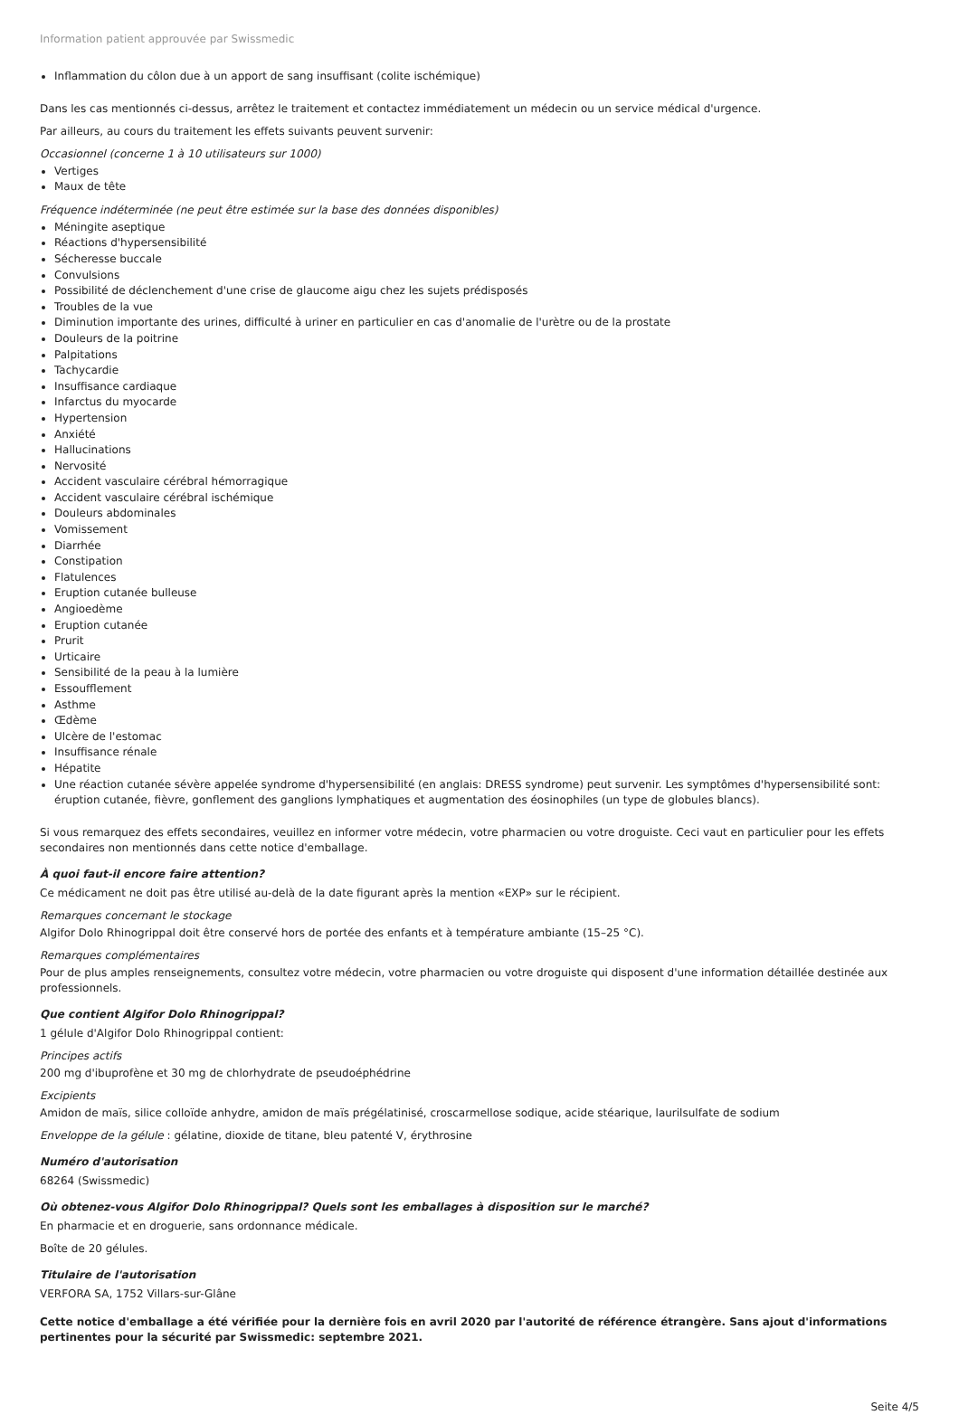Information patient approuvée par Swissmedic
Inflammation du côlon due à un apport de sang insuffisant (colite ischémique)
Dans les cas mentionnés ci-dessus, arrêtez le traitement et contactez immédiatement un médecin ou un service médical d'urgence.
Par ailleurs, au cours du traitement les effets suivants peuvent survenir:
Occasionnel (concerne 1 à 10 utilisateurs sur 1000)
Vertiges
Maux de tête
Fréquence indéterminée (ne peut être estimée sur la base des données disponibles)
Méningite aseptique
Réactions d'hypersensibilité
Sécheresse buccale
Convulsions
Possibilité de déclenchement d'une crise de glaucome aigu chez les sujets prédisposés
Troubles de la vue
Diminution importante des urines, difficulté à uriner en particulier en cas d'anomalie de l'urètre ou de la prostate
Douleurs de la poitrine
Palpitations
Tachycardie
Insuffisance cardiaque
Infarctus du myocarde
Hypertension
Anxiété
Hallucinations
Nervosité
Accident vasculaire cérébral hémorragique
Accident vasculaire cérébral ischémique
Douleurs abdominales
Vomissement
Diarrhée
Constipation
Flatulences
Eruption cutanée bulleuse
Angioedème
Eruption cutanée
Prurit
Urticaire
Sensibilité de la peau à la lumière
Essoufflement
Asthme
Œdème
Ulcère de l'estomac
Insuffisance rénale
Hépatite
Une réaction cutanée sévère appelée syndrome d'hypersensibilité (en anglais: DRESS syndrome) peut survenir. Les symptômes d'hypersensibilité sont: éruption cutanée, fièvre, gonflement des ganglions lymphatiques et augmentation des éosinophiles (un type de globules blancs).
Si vous remarquez des effets secondaires, veuillez en informer votre médecin, votre pharmacien ou votre droguiste. Ceci vaut en particulier pour les effets secondaires non mentionnés dans cette notice d'emballage.
À quoi faut-il encore faire attention?
Ce médicament ne doit pas être utilisé au-delà de la date figurant après la mention «EXP» sur le récipient.
Remarques concernant le stockage
Algifor Dolo Rhinogrippal doit être conservé hors de portée des enfants et à température ambiante (15–25 °C).
Remarques complémentaires
Pour de plus amples renseignements, consultez votre médecin, votre pharmacien ou votre droguiste qui disposent d'une information détaillée destinée aux professionnels.
Que contient Algifor Dolo Rhinogrippal?
1 gélule d'Algifor Dolo Rhinogrippal contient:
Principes actifs
200 mg d'ibuprofène et 30 mg de chlorhydrate de pseudoéphédrine
Excipients
Amidon de maïs, silice colloïde anhydre, amidon de maïs prégélatinisé, croscarmellose sodique, acide stéarique, laurilsulfate de sodium
Enveloppe de la gélule : gélatine, dioxide de titane, bleu patenté V, érythrosine
Numéro d'autorisation
68264 (Swissmedic)
Où obtenez-vous Algifor Dolo Rhinogrippal? Quels sont les emballages à disposition sur le marché?
En pharmacie et en droguerie, sans ordonnance médicale.
Boîte de 20 gélules.
Titulaire de l'autorisation
VERFORA SA, 1752 Villars-sur-Glâne
Cette notice d'emballage a été vérifiée pour la dernière fois en avril 2020 par l'autorité de référence étrangère. Sans ajout d'informations pertinentes pour la sécurité par Swissmedic: septembre 2021.
Seite 4/5